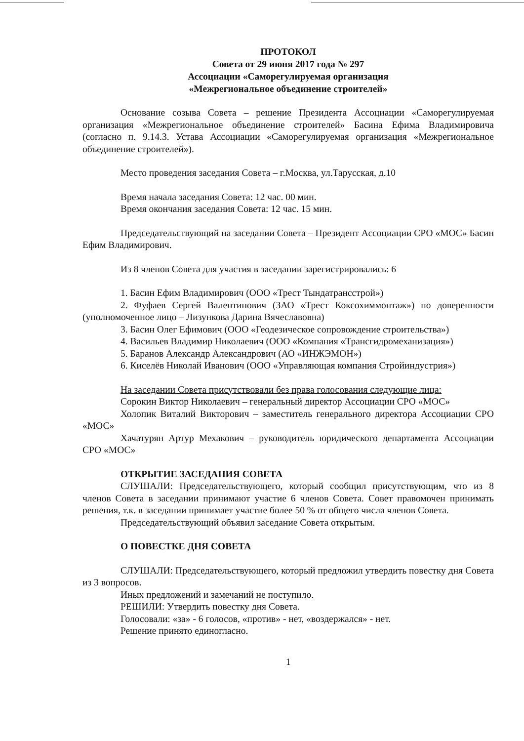ПРОТОКОЛ
Совета от 29 июня 2017 года № 297
Ассоциации «Саморегулируемая организация
«Межрегиональное объединение строителей»
Основание созыва Совета – решение Президента Ассоциации «Саморегулируемая организация «Межрегиональное объединение строителей» Басина Ефима Владимировича (согласно п. 9.14.3. Устава Ассоциации «Саморегулируемая организация «Межрегиональное объединение строителей»).
Место проведения заседания Совета – г.Москва, ул.Тарусская, д.10
Время начала заседания Совета: 12 час. 00 мин.
Время окончания заседания Совета: 12 час. 15 мин.
Председательствующий на заседании Совета – Президент Ассоциации СРО «МОС» Басин Ефим Владимирович.
Из 8 членов Совета для участия в заседании зарегистрировались: 6
1. Басин Ефим Владимирович (ООО «Трест Тындатрансстрой»)
2. Фуфаев Сергей Валентинович (ЗАО «Трест Коксохиммонтаж») по доверенности (уполномоченное лицо – Лизункова Дарина Вячеславовна)
3. Басин Олег Ефимович (ООО «Геодезическое сопровождение строительства»)
4. Васильев Владимир Николаевич (ООО «Компания «Трансгидромеханизация»)
5. Баранов Александр Александрович (АО «ИНЖЭМОН»)
6. Киселёв Николай Иванович (ООО «Управляющая компания Стройиндустрия»)
На заседании Совета присутствовали без права голосования следующие лица:
Сорокин Виктор Николаевич – генеральный директор Ассоциации СРО «МОС»
Холопик Виталий Викторович – заместитель генерального директора Ассоциации СРО «МОС»
Хачатурян Артур Мехакович – руководитель юридического департамента Ассоциации СРО «МОС»
ОТКРЫТИЕ ЗАСЕДАНИЯ СОВЕТА
СЛУШАЛИ: Председательствующего, который сообщил присутствующим, что из 8 членов Совета в заседании принимают участие 6 членов Совета. Совет правомочен принимать решения, т.к. в заседании принимает участие более 50 % от общего числа членов Совета.
Председательствующий объявил заседание Совета открытым.
О ПОВЕСТКЕ ДНЯ СОВЕТА
СЛУШАЛИ: Председательствующего, который предложил утвердить повестку дня Совета из 3 вопросов.
Иных предложений и замечаний не поступило.
РЕШИЛИ: Утвердить повестку дня Совета.
Голосовали: «за» - 6 голосов, «против» - нет, «воздержался» - нет.
Решение принято единогласно.
1